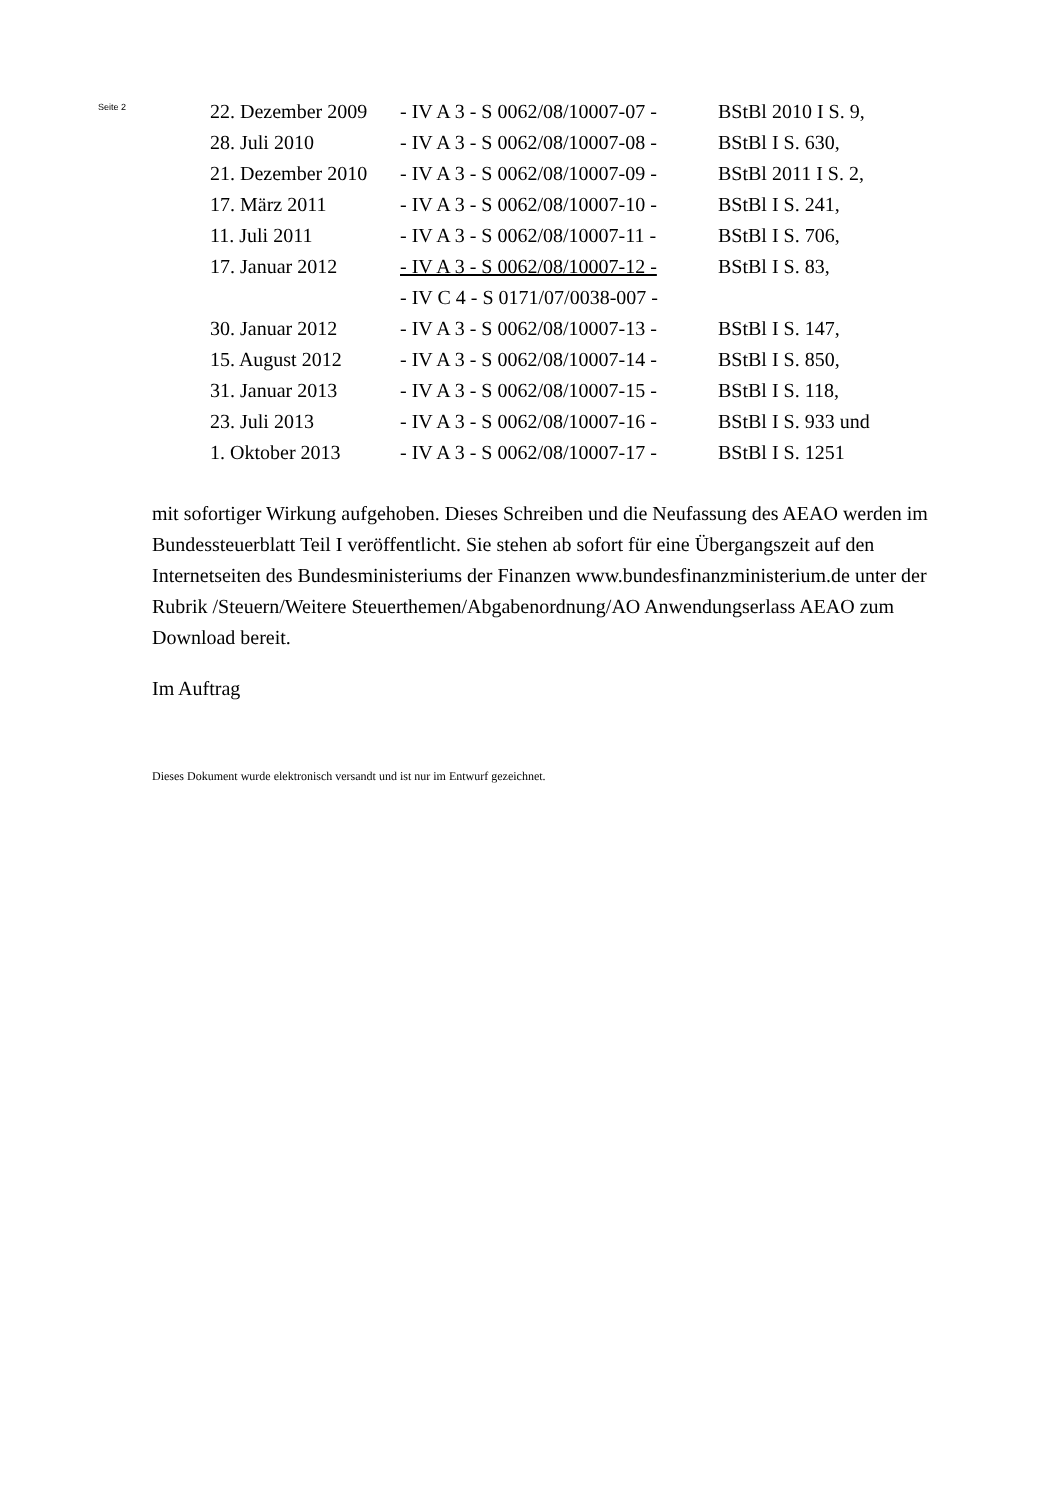Seite 2
| 22. Dezember 2009 | - IV A 3 - S 0062/08/10007-07 - | BStBl 2010 I S. 9, |
| 28. Juli 2010 | - IV A 3 - S 0062/08/10007-08 - | BStBl I S. 630, |
| 21. Dezember 2010 | - IV A 3 - S 0062/08/10007-09 - | BStBl 2011 I S. 2, |
| 17. März 2011 | - IV A 3 - S 0062/08/10007-10 - | BStBl I S. 241, |
| 11. Juli 2011 | - IV A 3 - S 0062/08/10007-11 - | BStBl I S. 706, |
| 17. Januar 2012 | - IV A 3 - S 0062/08/10007-12 - | BStBl I S. 83, |
| | - IV C 4 - S 0171/07/0038-007 - | |
| 30. Januar 2012 | - IV A 3 - S 0062/08/10007-13 - | BStBl I S. 147, |
| 15. August 2012 | - IV A 3 - S 0062/08/10007-14 - | BStBl I S. 850, |
| 31. Januar 2013 | - IV A 3 - S 0062/08/10007-15 - | BStBl I S. 118, |
| 23. Juli 2013 | - IV A 3 - S 0062/08/10007-16 - | BStBl I S. 933 und |
| 1. Oktober 2013 | - IV A 3 - S 0062/08/10007-17 - | BStBl I S. 1251 |
mit sofortiger Wirkung aufgehoben. Dieses Schreiben und die Neufassung des AEAO werden im Bundessteuerblatt Teil I veröffentlicht. Sie stehen ab sofort für eine Übergangszeit auf den Internetseiten des Bundesministeriums der Finanzen www.bundesfinanzministerium.de unter der Rubrik /Steuern/Weitere Steuerthemen/Abgabenordnung/AO Anwendungserlass AEAO zum Download bereit.
Im Auftrag
Dieses Dokument wurde elektronisch versandt und ist nur im Entwurf gezeichnet.